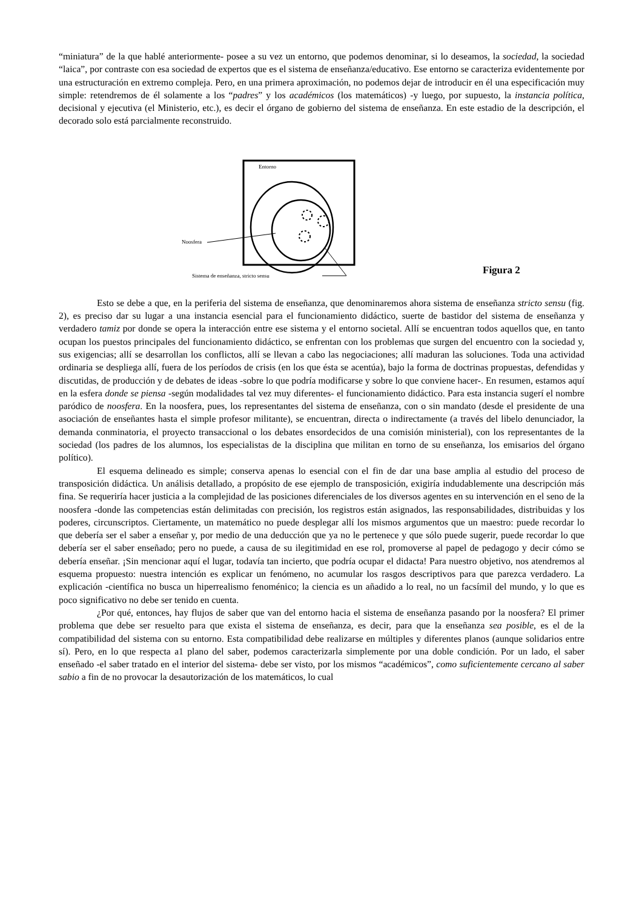“miniatura” de la que hablé anteriormente- posee a su vez un entorno, que podemos denominar, si lo deseamos, la sociedad, la sociedad “laica”, por contraste con esa sociedad de expertos que es el sistema de enseñanza/educativo. Ese entorno se caracteriza evidentemente por una estructuración en extremo compleja. Pero, en una primera aproximación, no podemos dejar de introducir en él una especificación muy simple: retendremos de él solamente a los “padres” y los académicos (los matemáticos) -y luego, por supuesto, la instancia política, decisional y ejecutiva (el Ministerio, etc.), es decir el órgano de gobierno del sistema de enseñanza. En este estadio de la descripción, el decorado solo está parcialmente reconstruido.
Entorno
Noosfera
Sistema de enseñanza, stricto sensu
Figura 2
Esto se debe a que, en la periferia del sistema de enseñanza, que denominaremos ahora sistema de enseñanza stricto sensu (fig. 2), es preciso dar su lugar a una instancia esencial para el funcionamiento didáctico, suerte de bastidor del sistema de enseñanza y verdadero tamiz por donde se opera la interacción entre ese sistema y el entorno societal. Allí se encuentran todos aquellos que, en tanto ocupan los puestos principales del funcionamiento didáctico, se enfrentan con los problemas que surgen del encuentro con la sociedad y, sus exigencias; allí se desarrollan los conflictos, allí se llevan a cabo las negociaciones; allí maduran las soluciones. Toda una actividad ordinaria se despliega allí, fuera de los períodos de crisis (en los que ésta se acentúa), bajo la forma de doctrinas propuestas, defendidas y discutidas, de producción y de debates de ideas -sobre lo que podría modificarse y sobre lo que conviene hacer-. En resumen, estamos aquí en la esfera donde se piensa -según modalidades tal vez muy diferentes- el funcionamiento didáctico. Para esta instancia sugerí el nombre paródico de noosfera. En la noosfera, pues, los representantes del sistema de enseñanza, con o sin mandato (desde el presidente de una asociación de enseñantes hasta el simple profesor militante), se encuentran, directa o indirectamente (a través del libelo denunciador, la demanda conminatoria, el proyecto transaccional o los debates ensordecidos de una comisión ministerial), con los representantes de la sociedad (los padres de los alumnos, los especialistas de la disciplina que militan en torno de su enseñanza, los emisarios del órgano político).
El esquema delineado es simple; conserva apenas lo esencial con el fin de dar una base amplia al estudio del proceso de transposición didáctica. Un análisis detallado, a propósito de ese ejemplo de transposición, exigiría indudablemente una descripción más fina. Se requeriría hacer justicia a la complejidad de las posiciones diferenciales de los diversos agentes en su intervención en el seno de la noosfera -donde las competencias están delimitadas con precisión, los registros están asignados, las responsabilidades, distribuidas y los poderes, circunscriptos. Ciertamente, un matemático no puede desplegar allí los mismos argumentos que un maestro: puede recordar lo que debería ser el saber a enseñar y, por medio de una deducción que ya no le pertenece y que sólo puede sugerir, puede recordar lo que debería ser el saber enseñado; pero no puede, a causa de su ilegitimidad en ese rol, promoverse al papel de pedagogo y decir cómo se debería enseñar. ¡Sin mencionar aquí el lugar, todavía tan incierto, que podría ocupar el didacta! Para nuestro objetivo, nos atendremos al esquema propuesto: nuestra intención es explicar un fenómeno, no acumular los rasgos descriptivos para que parezca verdadero. La explicación -científica no busca un hiperrealismo fenoménico; la ciencia es un añadido a lo real, no un facsímil del mundo, y lo que es poco significativo no debe ser tenido en cuenta.
¿Por qué, entonces, hay flujos de saber que van del entorno hacia el sistema de enseñanza pasando por la noosfera? El primer problema que debe ser resuelto para que exista el sistema de enseñanza, es decir, para que la enseñanza sea posible, es el de la compatibilidad del sistema con su entorno. Esta compatibilidad debe realizarse en múltiples y diferentes planos (aunque solidarios entre sí). Pero, en lo que respecta a1 plano del saber, podemos caracterizarla simplemente por una doble condición. Por un lado, el saber enseñado -el saber tratado en el interior del sistema- debe ser visto, por los mismos “académicos”, como suficientemente cercano al saber sabio a fin de no provocar la desautorización de los matemáticos, lo cual